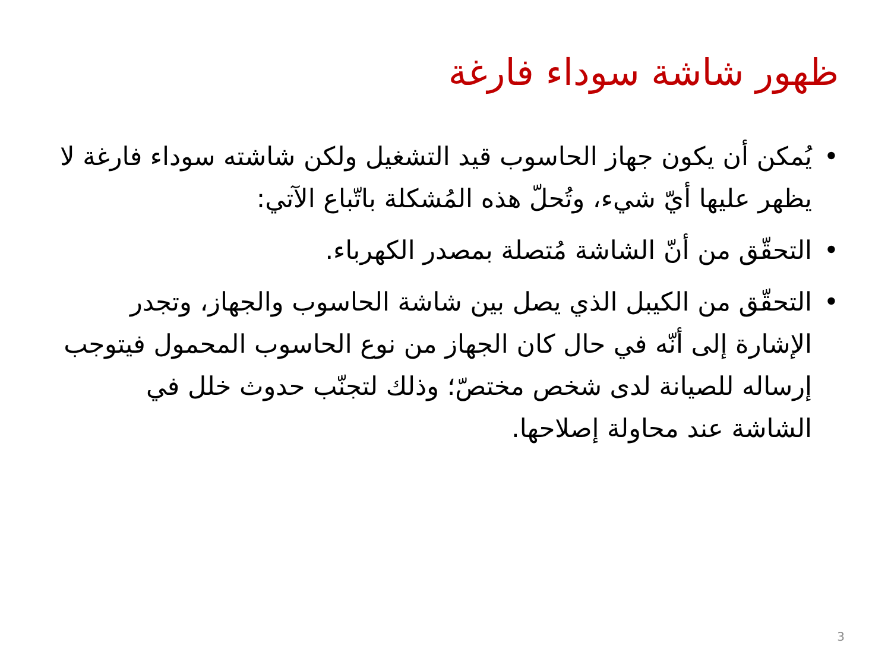ظهور شاشة سوداء فارغة
• يُمكن أن يكون جهاز الحاسوب قيد التشغيل ولكن شاشته سوداء فارغة لا يظهر عليها أيّ شيء، وتُحلّ هذه المُشكلة باتّباع الآتي:
• التحقّق من أنّ الشاشة مُتصلة بمصدر الكهرباء.
• التحقّق من الكيبل الذي يصل بين شاشة الحاسوب والجهاز، وتجدر الإشارة إلى أنّه في حال كان الجهاز من نوع الحاسوب المحمول فيتوجب إرساله للصيانة لدى شخص مختصّ؛ وذلك لتجنّب حدوث خلل في الشاشة عند محاولة إصلاحها.
3